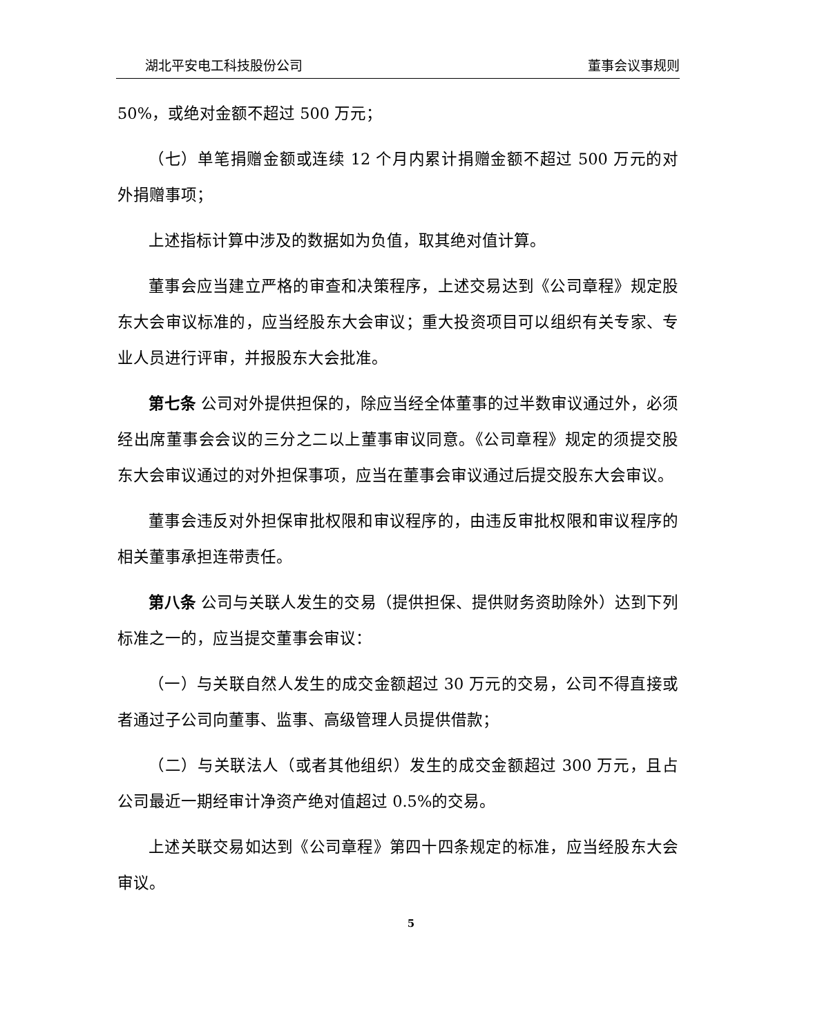湖北平安电工科技股份公司 董事会议事规则
50%，或绝对金额不超过 500 万元；
（七）单笔捐赠金额或连续 12 个月内累计捐赠金额不超过 500 万元的对外捐赠事项；
上述指标计算中涉及的数据如为负值，取其绝对值计算。
董事会应当建立严格的审查和决策程序，上述交易达到《公司章程》规定股东大会审议标准的，应当经股东大会审议；重大投资项目可以组织有关专家、专业人员进行评审，并报股东大会批准。
第七条 公司对外提供担保的，除应当经全体董事的过半数审议通过外，必须经出席董事会会议的三分之二以上董事审议同意。《公司章程》规定的须提交股东大会审议通过的对外担保事项，应当在董事会审议通过后提交股东大会审议。
董事会违反对外担保审批权限和审议程序的，由违反审批权限和审议程序的相关董事承担连带责任。
第八条 公司与关联人发生的交易（提供担保、提供财务资助除外）达到下列标准之一的，应当提交董事会审议：
（一）与关联自然人发生的成交金额超过 30 万元的交易，公司不得直接或者通过子公司向董事、监事、高级管理人员提供借款；
（二）与关联法人（或者其他组织）发生的成交金额超过 300 万元，且占公司最近一期经审计净资产绝对值超过 0.5%的交易。
上述关联交易如达到《公司章程》第四十四条规定的标准，应当经股东大会审议。
5